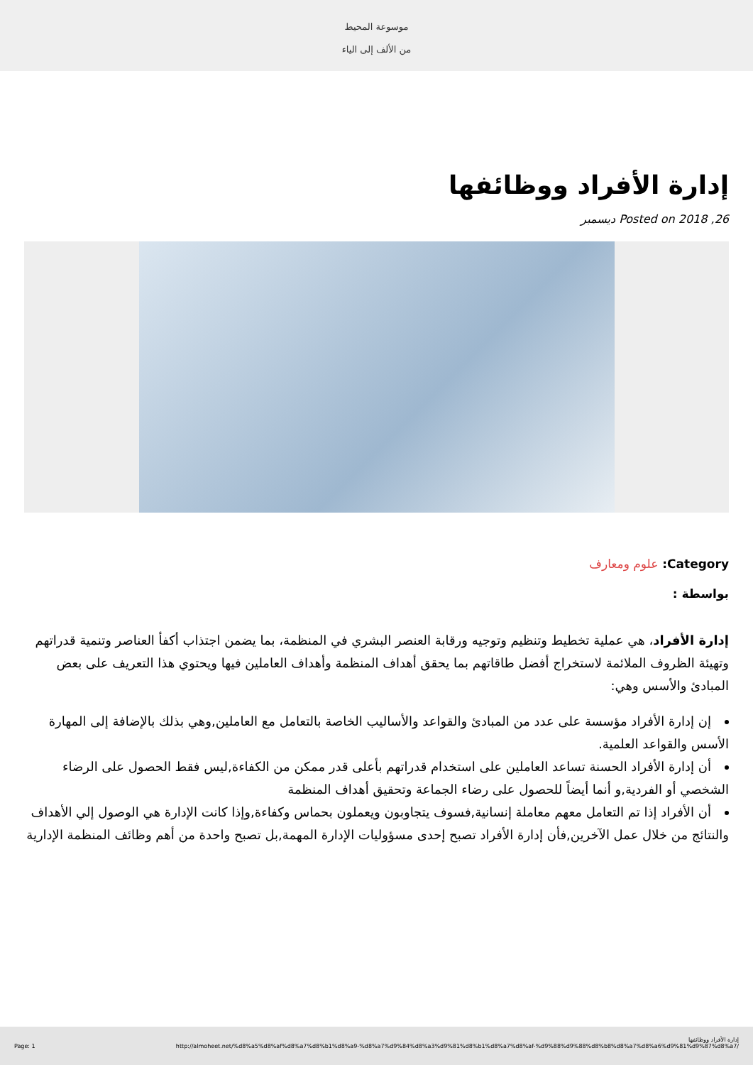موسوعة المحيط
من الألف إلى الياء
إدارة الأفراد ووظائفها
Posted on 2018 ,26 ديسمبر
Category: علوم ومعارف
بواسطة :
إدارة الأفراد، هي عملية تخطيط وتنظيم وتوجيه ورقابة العنصر البشري في المنظمة، بما يضمن اجتذاب أكفأ العناصر وتنمية قدراتهم وتهيئة الظروف الملائمة لاستخراج أفضل طاقاتهم بما يحقق أهداف المنظمة وأهداف العاملين فيها ويحتوي هذا التعريف على بعض المبادئ والأسس وهي:
إن إدارة الأفراد مؤسسة على عدد من المبادئ والقواعد والأساليب الخاصة بالتعامل مع العاملين,وهي بذلك بالإضافة إلى المهارة الأسس والقواعد العلمية.
أن إدارة الأفراد الحسنة تساعد العاملين على استخدام قدراتهم بأعلى قدر ممكن من الكفاءة,ليس فقط الحصول على الرضاء الشخصي أو الفردية,و أنما أيضاً للحصول على رضاء الجماعة وتحقيق أهداف المنظمة
أن الأفراد إذا تم التعامل معهم معاملة إنسانية,فسوف يتجاوبون ويعملون بحماس وكفاءة,وإذا كانت الإدارة هي الوصول إلي الأهداف والنتائج من خلال عمل الآخرين,فأن إدارة الأفراد تصبح إحدى مسؤوليات الإدارة المهمة,بل تصبح واحدة من أهم وظائف المنظمة الإدارية
إدارة الأفراد ووظائفها
Page: 1 http://almoheet.net/%d8%a5%d8%af%d8%a7%d8%b1%d8%a9-%d8%a7%d9%84%d8%a3%d9%81%d8%b1%d8%a7%d8%af-%d9%88%d9%88%d8%b8%d8%a7%d8%a6%d9%81%d9%87%d8%a7/